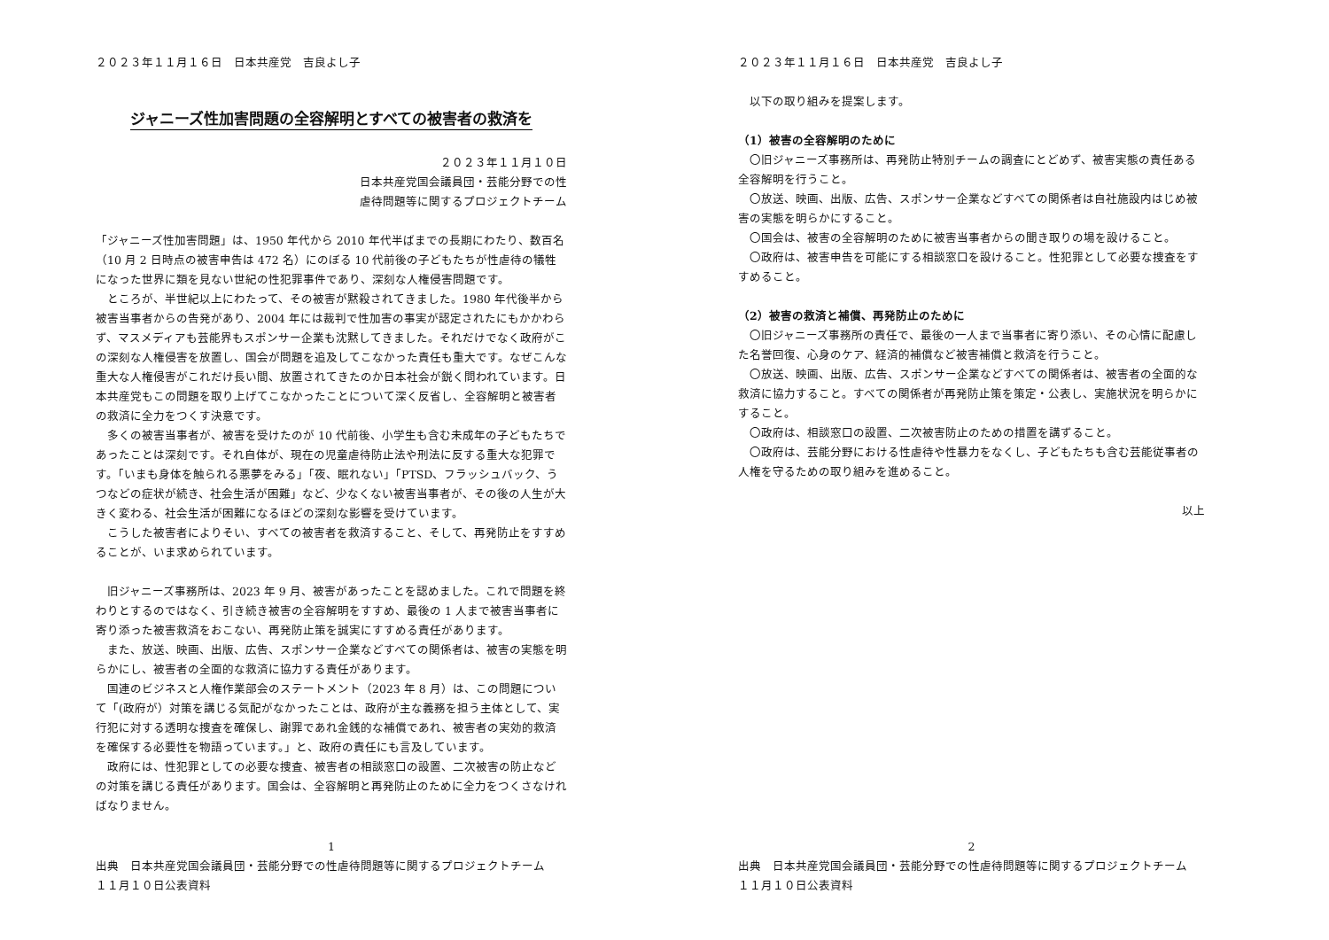２０２３年１１月１６日　日本共産党　吉良よし子
ジャニーズ性加害問題の全容解明とすべての被害者の救済を
２０２３年１１月１０日
日本共産党国会議員団・芸能分野での性
虐待問題等に関するプロジェクトチーム
「ジャニーズ性加害問題」は、1950 年代から 2010 年代半ばまでの長期にわたり、数百名（10 月 2 日時点の被害申告は 472 名）にのぼる 10 代前後の子どもたちが性虐待の犠牲になった世界に類を見ない世紀の性犯罪事件であり、深刻な人権侵害問題です。
　ところが、半世紀以上にわたって、その被害が黙殺されてきました。1980 年代後半から被害当事者からの告発があり、2004 年には裁判で性加害の事実が認定されたにもかかわらず、マスメディアも芸能界もスポンサー企業も沈黙してきました。それだけでなく政府がこの深刻な人権侵害を放置し、国会が問題を追及してこなかった責任も重大です。なぜこんな重大な人権侵害がこれだけ長い間、放置されてきたのか日本社会が鋭く問われています。日本共産党もこの問題を取り上げてこなかったことについて深く反省し、全容解明と被害者の救済に全力をつくす決意です。
　多くの被害当事者が、被害を受けたのが 10 代前後、小学生も含む未成年の子どもたちであったことは深刻です。それ自体が、現在の児童虐待防止法や刑法に反する重大な犯罪です。「いまも身体を触られる悪夢をみる」「夜、眠れない」「PTSD、フラッシュバック、うつなどの症状が続き、社会生活が困難」など、少なくない被害当事者が、その後の人生が大きく変わる、社会生活が困難になるほどの深刻な影響を受けています。
　こうした被害者によりそい、すべての被害者を救済すること、そして、再発防止をすすめることが、いま求められています。
　旧ジャニーズ事務所は、2023 年 9 月、被害があったことを認めました。これで問題を終わりとするのではなく、引き続き被害の全容解明をすすめ、最後の 1 人まで被害当事者に寄り添った被害救済をおこない、再発防止策を誠実にすすめる責任があります。
　また、放送、映画、出版、広告、スポンサー企業などすべての関係者は、被害の実態を明らかにし、被害者の全面的な救済に協力する責任があります。
　国連のビジネスと人権作業部会のステートメント（2023 年 8 月）は、この問題について「(政府が）対策を講じる気配がなかったことは、政府が主な義務を担う主体として、実行犯に対する透明な捜査を確保し、謝罪であれ金銭的な補償であれ、被害者の実効的救済を確保する必要性を物語っています。」と、政府の責任にも言及しています。
　政府には、性犯罪としての必要な捜査、被害者の相談窓口の設置、二次被害の防止などの対策を講じる責任があります。国会は、全容解明と再発防止のために全力をつくさなければなりません。
1
出典　日本共産党国会議員団・芸能分野での性虐待問題等に関するプロジェクトチーム
１１月１０日公表資料
２０２３年１１月１６日　日本共産党　吉良よし子
　以下の取り組みを提案します。
（1）被害の全容解明のために
　〇旧ジャニーズ事務所は、再発防止特別チームの調査にとどめず、被害実態の責任ある全容解明を行うこと。
　〇放送、映画、出版、広告、スポンサー企業などすべての関係者は自社施設内はじめ被害の実態を明らかにすること。
　〇国会は、被害の全容解明のために被害当事者からの聞き取りの場を設けること。
　〇政府は、被害申告を可能にする相談窓口を設けること。性犯罪として必要な捜査をすすめること。
（2）被害の救済と補償、再発防止のために
　〇旧ジャニーズ事務所の責任で、最後の一人まで当事者に寄り添い、その心情に配慮した名誉回復、心身のケア、経済的補償など被害補償と救済を行うこと。
　〇放送、映画、出版、広告、スポンサー企業などすべての関係者は、被害者の全面的な救済に協力すること。すべての関係者が再発防止策を策定・公表し、実施状況を明らかにすること。
　〇政府は、相談窓口の設置、二次被害防止のための措置を講ずること。
　〇政府は、芸能分野における性虐待や性暴力をなくし、子どもたちも含む芸能従事者の人権を守るための取り組みを進めること。
以上
2
出典　日本共産党国会議員団・芸能分野での性虐待問題等に関するプロジェクトチーム
１１月１０日公表資料